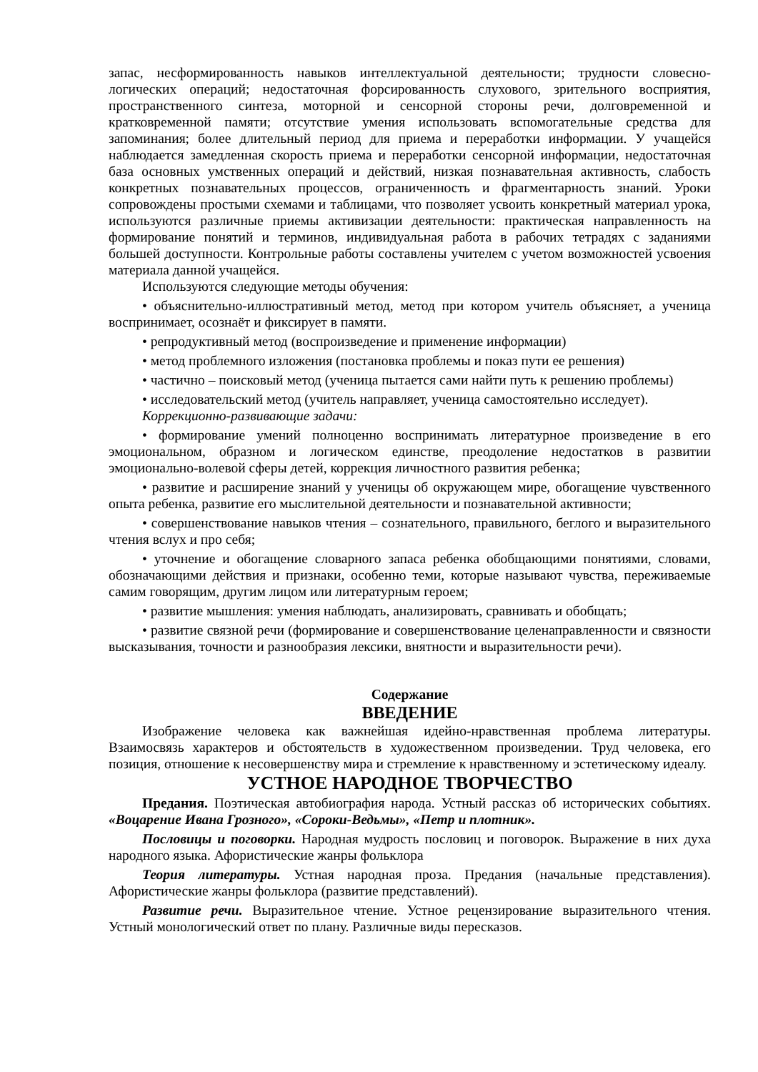запас, несформированность навыков интеллектуальной деятельности; трудности словесно-логических операций; недостаточная форсированность слухового, зрительного восприятия, пространственного синтеза, моторной и сенсорной стороны речи, долговременной и кратковременной памяти; отсутствие умения использовать вспомогательные средства для запоминания; более длительный период для приема и переработки информации. У учащейся наблюдается замедленная скорость приема и переработки сенсорной информации, недостаточная база основных умственных операций и действий, низкая познавательная активность, слабость конкретных познавательных процессов, ограниченность и фрагментарность знаний. Уроки сопровождены простыми схемами и таблицами, что позволяет усвоить конкретный материал урока, используются различные приемы активизации деятельности: практическая направленность на формирование понятий и терминов, индивидуальная работа в рабочих тетрадях с заданиями большей доступности. Контрольные работы составлены учителем с учетом возможностей усвоения материала данной учащейся.
Используются следующие методы обучения:
• объяснительно-иллюстративный метод, метод при котором учитель объясняет, а ученица воспринимает, осознаёт и фиксирует в памяти.
• репродуктивный метод (воспроизведение и применение информации)
• метод проблемного изложения (постановка проблемы и показ пути ее решения)
• частично – поисковый метод (ученица пытается сами найти путь к решению проблемы)
• исследовательский метод (учитель направляет, ученица самостоятельно исследует).
Коррекционно-развивающие задачи:
• формирование умений полноценно воспринимать литературное произведение в его эмоциональном, образном и логическом единстве, преодоление недостатков в развитии эмоционально-волевой сферы детей, коррекция личностного развития ребенка;
• развитие и расширение знаний у ученицы об окружающем мире, обогащение чувственного опыта ребенка, развитие его мыслительной деятельности и познавательной активности;
• совершенствование навыков чтения – сознательного, правильного, беглого и выразительного чтения вслух и про себя;
• уточнение и обогащение словарного запаса ребенка обобщающими понятиями, словами, обозначающими действия и признаки, особенно теми, которые называют чувства, переживаемые самим говорящим, другим лицом или литературным героем;
• развитие мышления: умения наблюдать, анализировать, сравнивать и обобщать;
• развитие связной речи (формирование и совершенствование целенаправленности и связности высказывания, точности и разнообразия лексики, внятности и выразительности речи).
Содержание
ВВЕДЕНИЕ
Изображение человека как важнейшая идейно-нравственная проблема литературы. Взаимосвязь характеров и обстоятельств в художественном произведении. Труд человека, его позиция, отношение к несовершенству мира и стремление к нравственному и эстетическому идеалу.
УСТНОЕ НАРОДНОЕ ТВОРЧЕСТВО
Предания. Поэтическая автобиография народа. Устный рассказ об исторических событиях. «Воцарение Ивана Грозного», «Сороки-Ведьмы», «Петр и плотник».
Пословицы и поговорки. Народная мудрость пословиц и поговорок. Выражение в них духа народного языка. Афористические жанры фольклора
Теория литературы. Устная народная проза. Предания (начальные представления). Афористические жанры фольклора (развитие представлений).
Развитие речи. Выразительное чтение. Устное рецензирование выразительного чтения. Устный монологический ответ по плану. Различные виды пересказов.